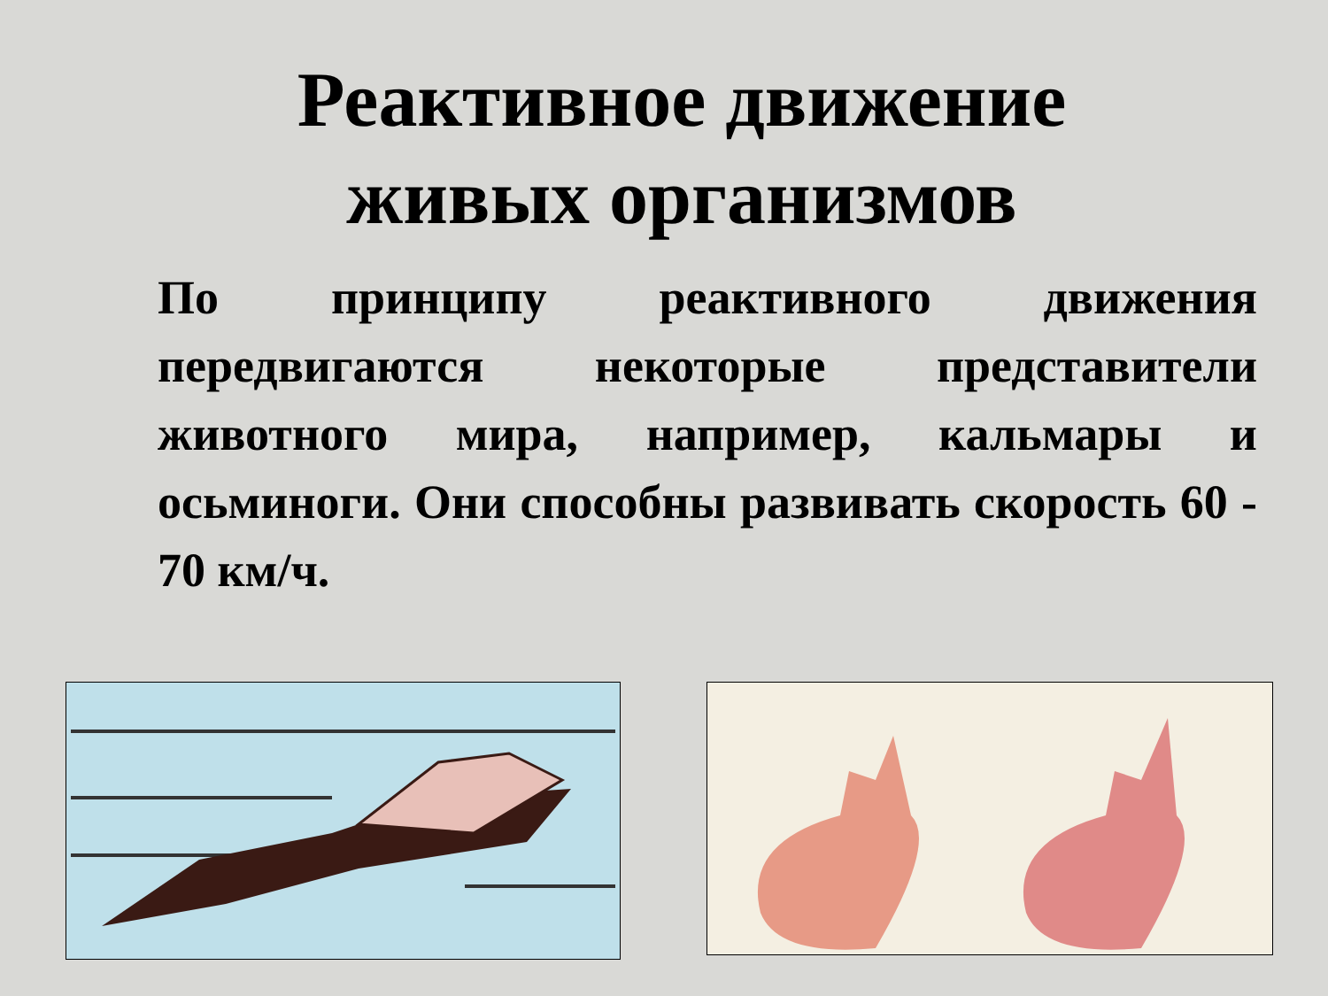Реактивное движение
живых организмов
По принципу реактивного движения передвигаются некоторые представители животного мира, например, кальмары и осьминоги. Они способны развивать скорость 60 - 70 км/ч.